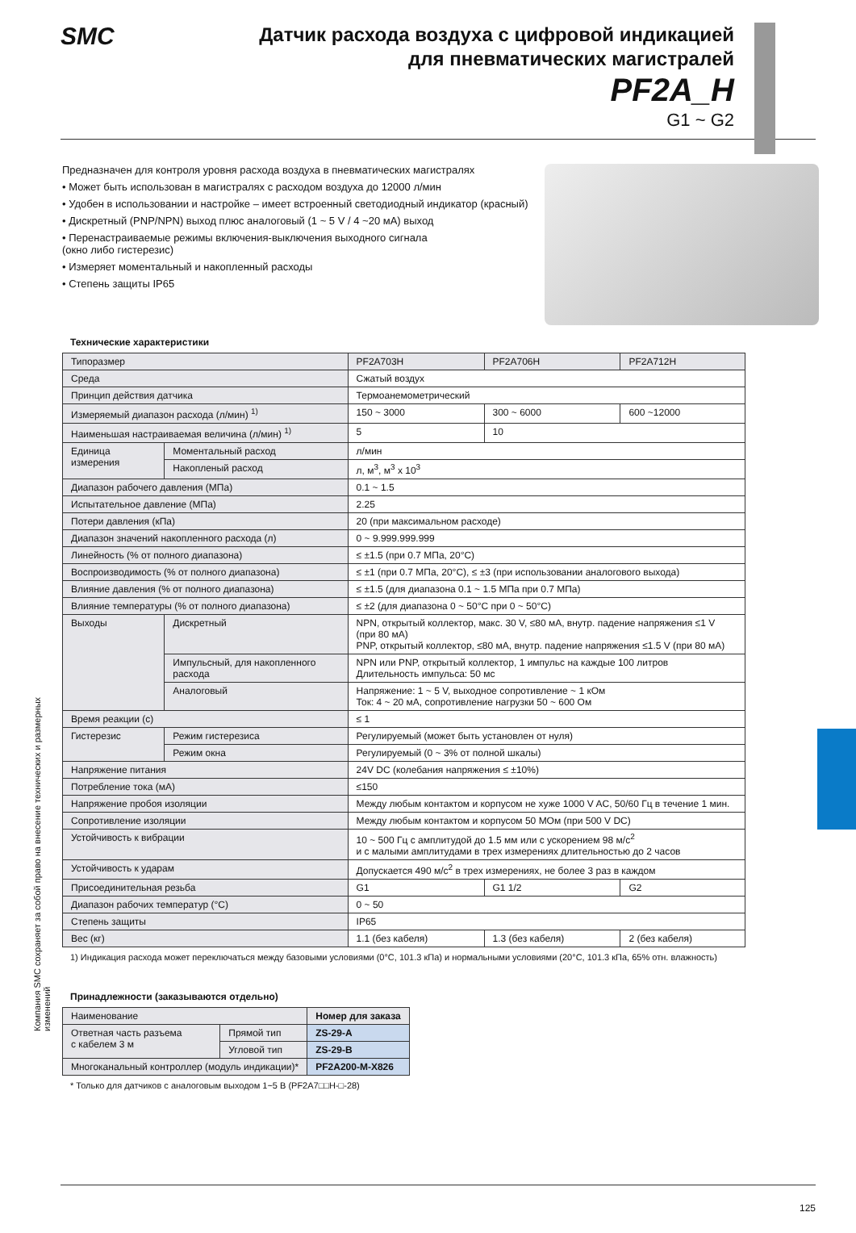Компания SMC сохраняет за собой право на внесение технических и размерных изменений
SMC
Датчик расхода воздуха с цифровой индикацией
для пневматических магистралей
PF2A_H
G1 ~ G2
Предназначен для контроля уровня расхода воздуха в пневматических магистралях
• Может быть использован в магистралях с расходом воздуха до 12000 л/мин
• Удобен в использовании и настройке – имеет встроенный светодиодный индикатор (красный)
• Дискретный (PNP/NPN) выход плюс аналоговый (1 ~ 5 V / 4 ~20 мА) выход
• Перенастраиваемые режимы включения-выключения выходного сигнала
(окно либо гистерезис)
• Измеряет моментальный и накопленный расходы
• Степень защиты IP65
Технические характеристики
| Типоразмер | | PF2A703H | PF2A706H | PF2A712H |
| Среда | | Сжатый воздух | | |
| Принцип действия датчика | | Термоанемометрический | | |
| Измеряемый диапазон расхода (л/мин) <sup>1)</sup> | | 150 ~ 3000 | 300 ~ 6000 | 600 ~12000 |
| Наименьшая настраиваемая величина (л/мин) <sup>1)</sup> | | 5 | 10 | |
| Единица измерения | Моментальный расход | л/мин | | |
| | Накопленый расход | л, м<sup>3</sup>, м<sup>3</sup> x 10<sup>3</sup> | | |
| Диапазон рабочего давления (МПа) | | 0.1 ~ 1.5 | | |
| Испытательное давление (МПа) | | 2.25 | | |
| Потери давления (кПа) | | 20 (при максимальном расходе) | | |
| Диапазон значений накопленного расхода (л) | | 0 ~ 9.999.999.999 | | |
| Линейность (% от полного диапазона) | | ≤ ±1.5 (при 0.7 МПа, 20°C) | | |
| Воспроизводимость (% от полного диапазона) | | ≤ ±1 (при 0.7 МПа, 20°C), ≤ ±3 (при использовании аналогового выхода) | | |
| Влияние давления (% от полного диапазона) | | ≤ ±1.5 (для диапазона 0.1 ~ 1.5 МПа при 0.7 МПа) | | |
| Влияние температуры (% от полного диапазона) | | ≤ ±2 (для диапазона 0 ~ 50°C при 0 ~ 50°C) | | |
| Выходы | Дискретный | NPN, открытый коллектор, макс. 30 V, ≤80 мА, внутр. падение напряжения ≤1 V (при 80 мА) PNP, открытый коллектор, ≤80 мА, внутр. падение напряжения ≤1.5 V (при 80 мА) | | |
| | Импульсный, для накопленного расхода | NPN или PNP, открытый коллектор, 1 импульс на каждые 100 литров Длительность импульса: 50 мс | | |
| | Аналоговый | Напряжение: 1 ~ 5 V, выходное сопротивление ~ 1 кОм Ток: 4 ~ 20 мА, сопротивление нагрузки 50 ~ 600 Ом | | |
| Время реакции (с) | | ≤ 1 | | |
| Гистерезис | Режим гистерезиса | Регулируемый (может быть установлен от нуля) | | |
| | Режим окна | Регулируемый (0 ~ 3% от полной шкалы) | | |
| Напряжение питания | | 24V DC (колебания напряжения ≤ ±10%) | | |
| Потребление тока (мА) | | ≤150 | | |
| Напряжение пробоя изоляции | | Между любым контактом и корпусом не хуже 1000 V AC, 50/60 Гц в течение 1 мин. | | |
| Сопротивление изоляции | | Между любым контактом и корпусом 50 МОм (при 500 V DC) | | |
| Устойчивость к вибрации | | 10 ~ 500 Гц с амплитудой до 1.5 мм или с ускорением 98 м/с<sup>2</sup> и с малыми амплитудами в трех измерениях длительностью до 2 часов | | |
| Устойчивость к ударам | | Допускается 490 м/с<sup>2</sup> в трех измерениях, не более 3 раз в каждом | | |
| Присоединительная резьба | | G1 | G1 1/2 | G2 |
| Диапазон рабочих температур (°C) | | 0 ~ 50 | | |
| Степень защиты | | IP65 | | |
| Вес (кг) | | 1.1 (без кабеля) | 1.3 (без кабеля) | 2 (без кабеля) |
1) Индикация расхода может переключаться между базовыми условиями (0°C, 101.3 кПа) и нормальными условиями (20°C, 101.3 кПа, 65% отн. влажность)
Принадлежности (заказываются отдельно)
| Наименование | | Номер для заказа |
| Ответная часть разъема с кабелем 3 м | Прямой тип | ZS-29-A |
| | Угловой тип | ZS-29-B |
| Многоканальный контроллер (модуль индикации)* | | PF2A200-M-X826 |
* Только для датчиков с аналоговым выходом 1~5 В (PF2A7□□H-□-28)
125